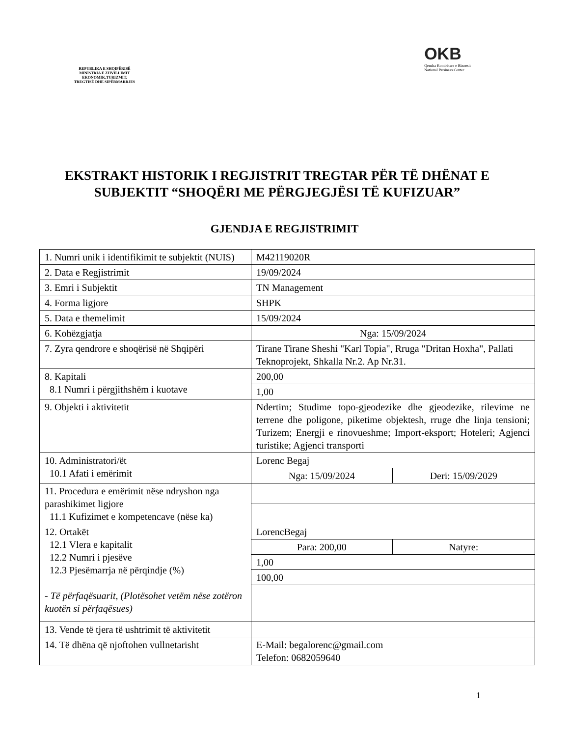REPUBLIKA E SHQIPËRISË
MINISTRIA E ZHVILLIMIT
EKONOMIK,TURIZMIT,
TREGTISË DHE SIPËRMARRJES
OKB
Qendra Kombëtare e Biznesit
National Business Center
EKSTRAKT HISTORIK I REGJISTRIT TREGTAR PËR TË DHËNAT E SUBJEKTIT “SHOQËRI ME PËRGJEGJËSI TË KUFIZUAR”
GJENDJA E REGJISTRIMIT
| 1. Numri unik i identifikimit te subjektit (NUIS) | M42119020R | |
| 2. Data e Regjistrimit | 19/09/2024 | |
| 3. Emri i Subjektit | TN Management | |
| 4. Forma ligjore | SHPK | |
| 5. Data e themelimit | 15/09/2024 | |
| 6. Kohëzgjatja | Nga: 15/09/2024 | |
| 7. Zyra qendrore e shoqërisë në Shqipëri | Tirane Tirane Sheshi "Karl Topia", Rruga "Dritan Hoxha", Pallati Teknoprojekt, Shkalla Nr.2. Ap Nr.31. | |
| 8. Kapitali 8.1 Numri i përgjithshëm i kuotave | 200,00 | |
| | 1,00 | |
| 9. Objekti i aktivitetit | Ndertim; Studime topo-gjeodezike dhe gjeodezike, rilevime ne terrene dhe poligone, piketime objektesh, rruge dhe linja tensioni; Turizem; Energji e rinovueshme; Import-eksport; Hoteleri; Agjenci turistike; Agjenci transporti | |
| 10. Administratori/ët 10.1 Afati i emërimit | Lorenc Begaj | |
| | Nga: 15/09/2024 | Deri: 15/09/2029 |
| 11. Procedura e emërimit nëse ndryshon nga parashikimet ligjore 11.1 Kufizimet e kompetencave (nëse ka) | | |
| 12. Ortakët 12.1 Vlera e kapitalit 12.2 Numri i pjesëve 12.3 Pjesëmarrja në përqindje (%) - Të përfaqësuarit, (Plotësohet vetëm nëse zotëron kuotën si përfaqësues) | LorencBegaj | |
| | Para: 200,00 | Natyre: |
| | 1,00 | |
| | 100,00 | |
| 13. Vende të tjera të ushtrimit të aktivitetit | | |
| 14. Të dhëna që njoftohen vullnetarisht | E-Mail: begalorenc@gmail.com Telefon: 0682059640 | |
1